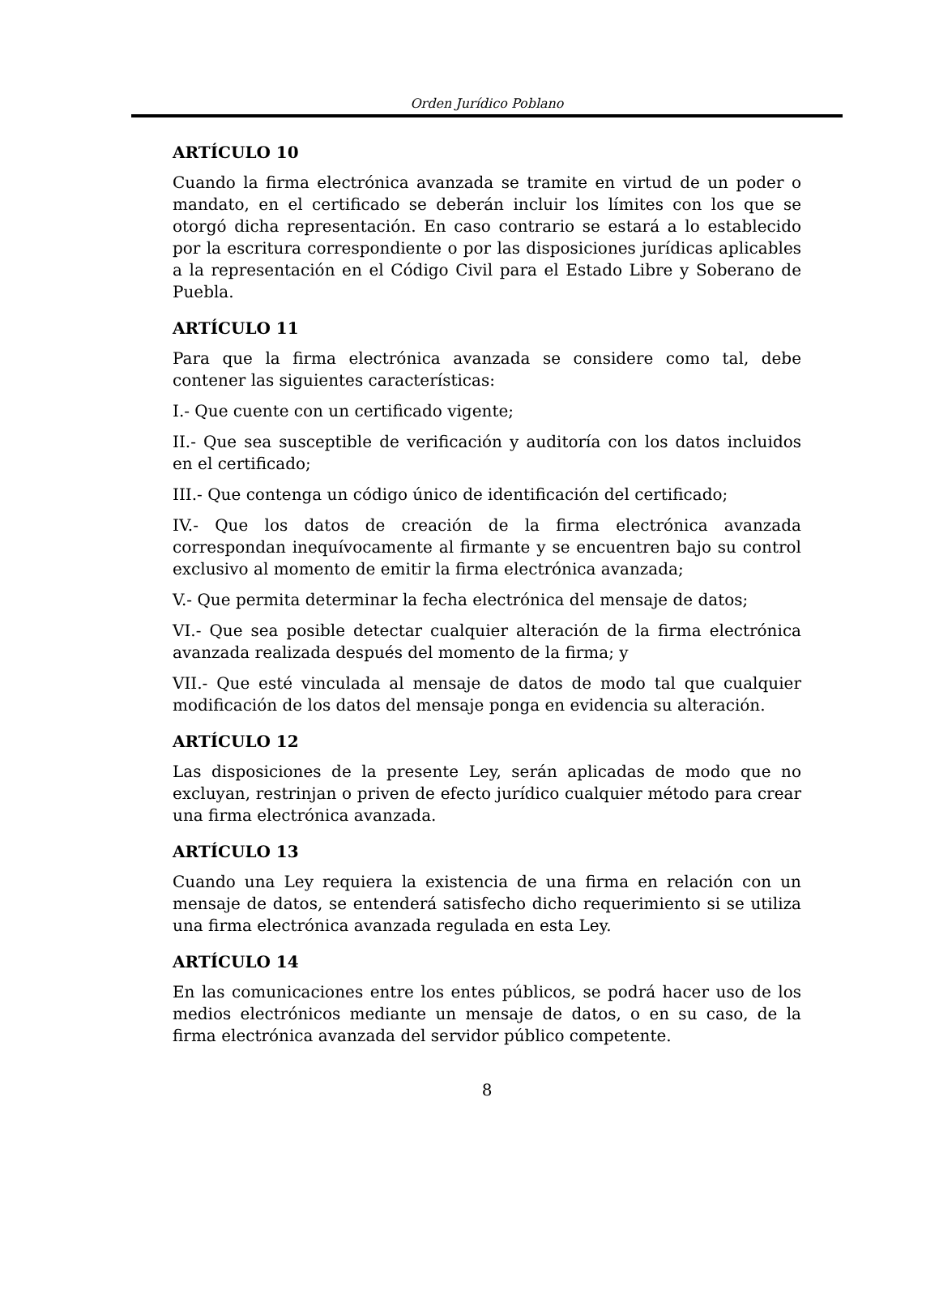Orden Jurídico Poblano
ARTÍCULO 10
Cuando la firma electrónica avanzada se tramite en virtud de un poder o mandato, en el certificado se deberán incluir los límites con los que se otorgó dicha representación. En caso contrario se estará a lo establecido por la escritura correspondiente o por las disposiciones jurídicas aplicables a la representación en el Código Civil para el Estado Libre y Soberano de Puebla.
ARTÍCULO 11
Para que la firma electrónica avanzada se considere como tal, debe contener las siguientes características:
I.- Que cuente con un certificado vigente;
II.- Que sea susceptible de verificación y auditoría con los datos incluidos en el certificado;
III.- Que contenga un código único de identificación del certificado;
IV.- Que los datos de creación de la firma electrónica avanzada correspondan inequívocamente al firmante y se encuentren bajo su control exclusivo al momento de emitir la firma electrónica avanzada;
V.- Que permita determinar la fecha electrónica del mensaje de datos;
VI.- Que sea posible detectar cualquier alteración de la firma electrónica avanzada realizada después del momento de la firma; y
VII.- Que esté vinculada al mensaje de datos de modo tal que cualquier modificación de los datos del mensaje ponga en evidencia su alteración.
ARTÍCULO 12
Las disposiciones de la presente Ley, serán aplicadas de modo que no excluyan, restrinjan o priven de efecto jurídico cualquier método para crear una firma electrónica avanzada.
ARTÍCULO 13
Cuando una Ley requiera la existencia de una firma en relación con un mensaje de datos, se entenderá satisfecho dicho requerimiento si se utiliza una firma electrónica avanzada regulada en esta Ley.
ARTÍCULO 14
En las comunicaciones entre los entes públicos, se podrá hacer uso de los medios electrónicos mediante un mensaje de datos, o en su caso, de la firma electrónica avanzada del servidor público competente.
8